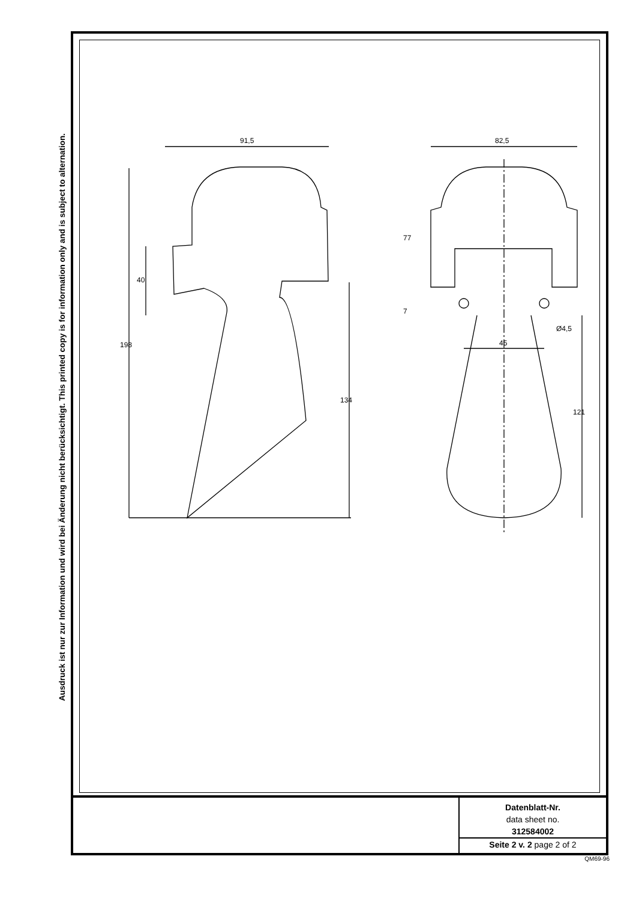Ausdruck ist nur zur Information und wird bei Änderung nicht berücksichtigt. This printed copy is for information only and is subject to alternation.
Datenblatt-Nr.
data sheet no.
312584002
Seite 2 v. 2 page 2 of 2
91,5
198
40
134
82,5
77
7
45
Ø4,5
121
QM69-96